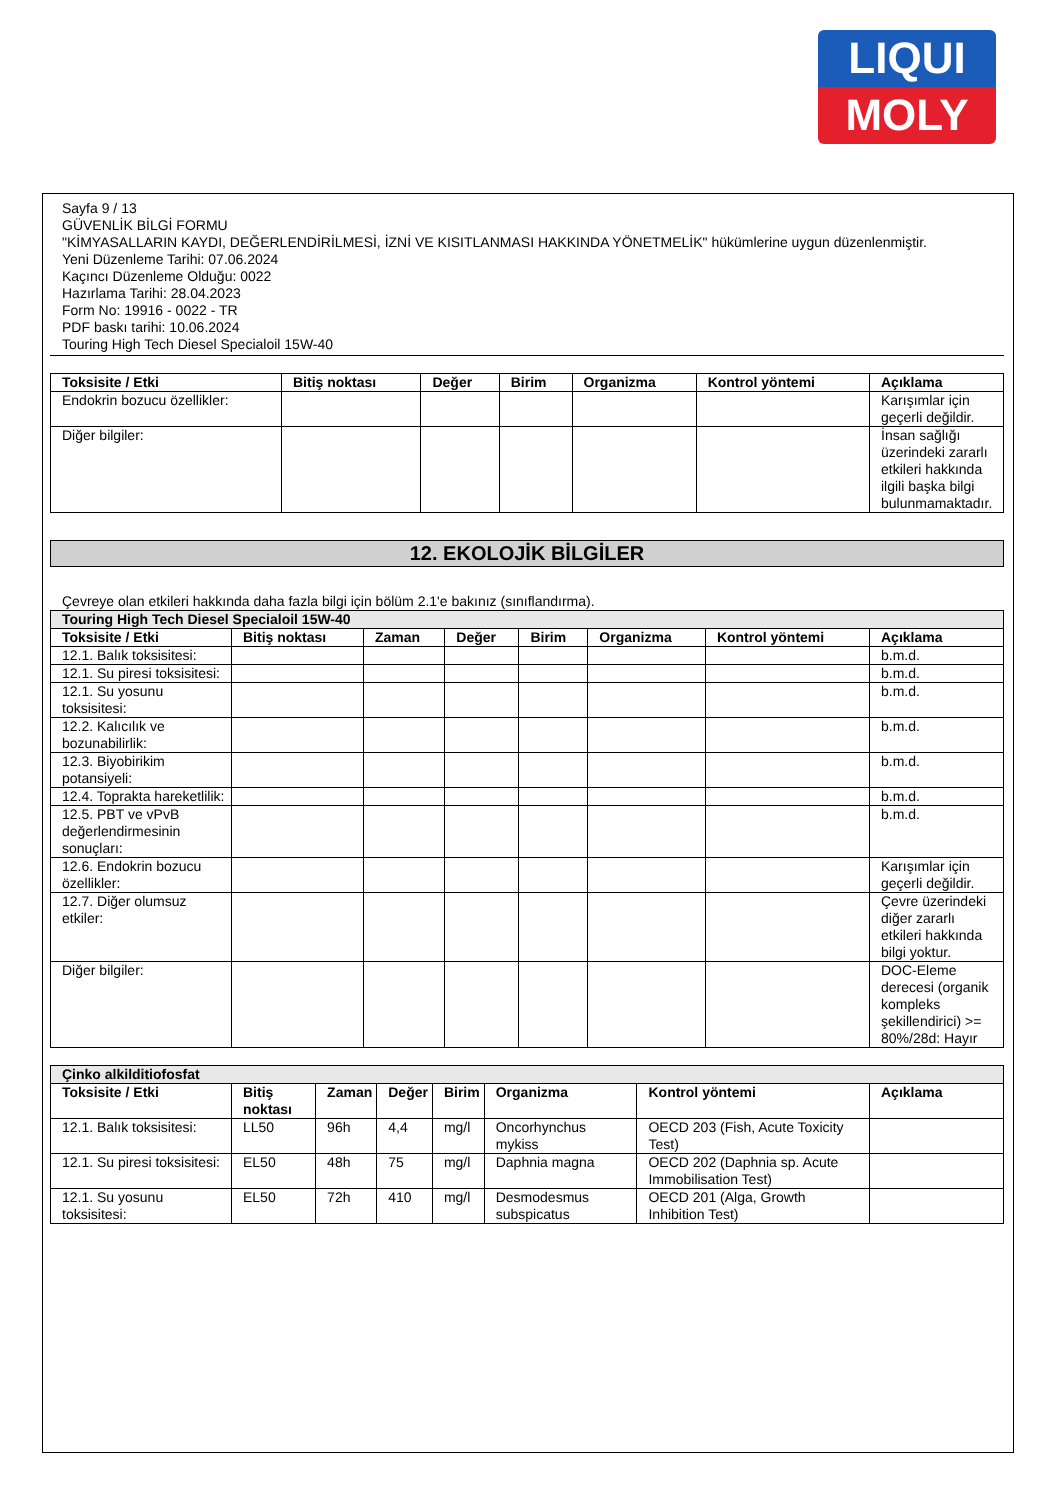LIQUI
MOLY
Sayfa 9 / 13
GÜVENLİK BİLGİ FORMU
"KİMYASALLARIN KAYDI, DEĞERLENDİRİLMESİ, İZNİ VE KISITLANMASI HAKKINDA YÖNETMELİK" hükümlerine uygun düzenlenmiştir.
Yeni Düzenleme Tarihi: 07.06.2024
Kaçıncı Düzenleme Olduğu: 0022
Hazırlama Tarihi: 28.04.2023
Form No: 19916 - 0022 - TR
PDF baskı tarihi: 10.06.2024
Touring High Tech Diesel Specialoil 15W-40
| Toksisite / Etki | Bitiş noktası | Değer | Birim | Organizma | Kontrol yöntemi | Açıklama |
| --- | --- | --- | --- | --- | --- | --- |
| Endokrin bozucu özellikler: | | | | | | Karışımlar için geçerli değildir. |
| Diğer bilgiler: | | | | | | İnsan sağlığı üzerindeki zararlı etkileri hakkında ilgili başka bilgi bulunmamaktadır. |
12. EKOLOJİK BİLGİLER
Çevreye olan etkileri hakkında daha fazla bilgi için bölüm 2.1'e bakınız (sınıflandırma).
| Touring High Tech Diesel Specialoil 15W-40 | | | | | | | |
| Toksisite / Etki | Bitiş noktası | Zaman | Değer | Birim | Organizma | Kontrol yöntemi | Açıklama |
| 12.1. Balık toksisitesi: | | | | | | | b.m.d. |
| 12.1. Su piresi toksisitesi: | | | | | | | b.m.d. |
| 12.1. Su yosunu toksisitesi: | | | | | | | b.m.d. |
| 12.2. Kalıcılık ve bozunabilirlik: | | | | | | | b.m.d. |
| 12.3. Biyobirikim potansiyeli: | | | | | | | b.m.d. |
| 12.4. Toprakta hareketlilik: | | | | | | | b.m.d. |
| 12.5. PBT ve vPvB değerlendirmesinin sonuçları: | | | | | | | b.m.d. |
| 12.6. Endokrin bozucu özellikler: | | | | | | | Karışımlar için geçerli değildir. |
| 12.7. Diğer olumsuz etkiler: | | | | | | | Çevre üzerindeki diğer zararlı etkileri hakkında bilgi yoktur. |
| Diğer bilgiler: | | | | | | | DOC-Eleme derecesi (organik kompleks şekillendirici) >= 80%/28d: Hayır |
| Çinko alkilditiofosfat | | | | | | | |
| Toksisite / Etki | Bitiş noktası | Zaman | Değer | Birim | Organizma | Kontrol yöntemi | Açıklama |
| 12.1. Balık toksisitesi: | LL50 | 96h | 4,4 | mg/l | Oncorhynchus mykiss | OECD 203 (Fish, Acute Toxicity Test) | |
| 12.1. Su piresi toksisitesi: | EL50 | 48h | 75 | mg/l | Daphnia magna | OECD 202 (Daphnia sp. Acute Immobilisation Test) | |
| 12.1. Su yosunu toksisitesi: | EL50 | 72h | 410 | mg/l | Desmodesmus subspicatus | OECD 201 (Alga, Growth Inhibition Test) | |